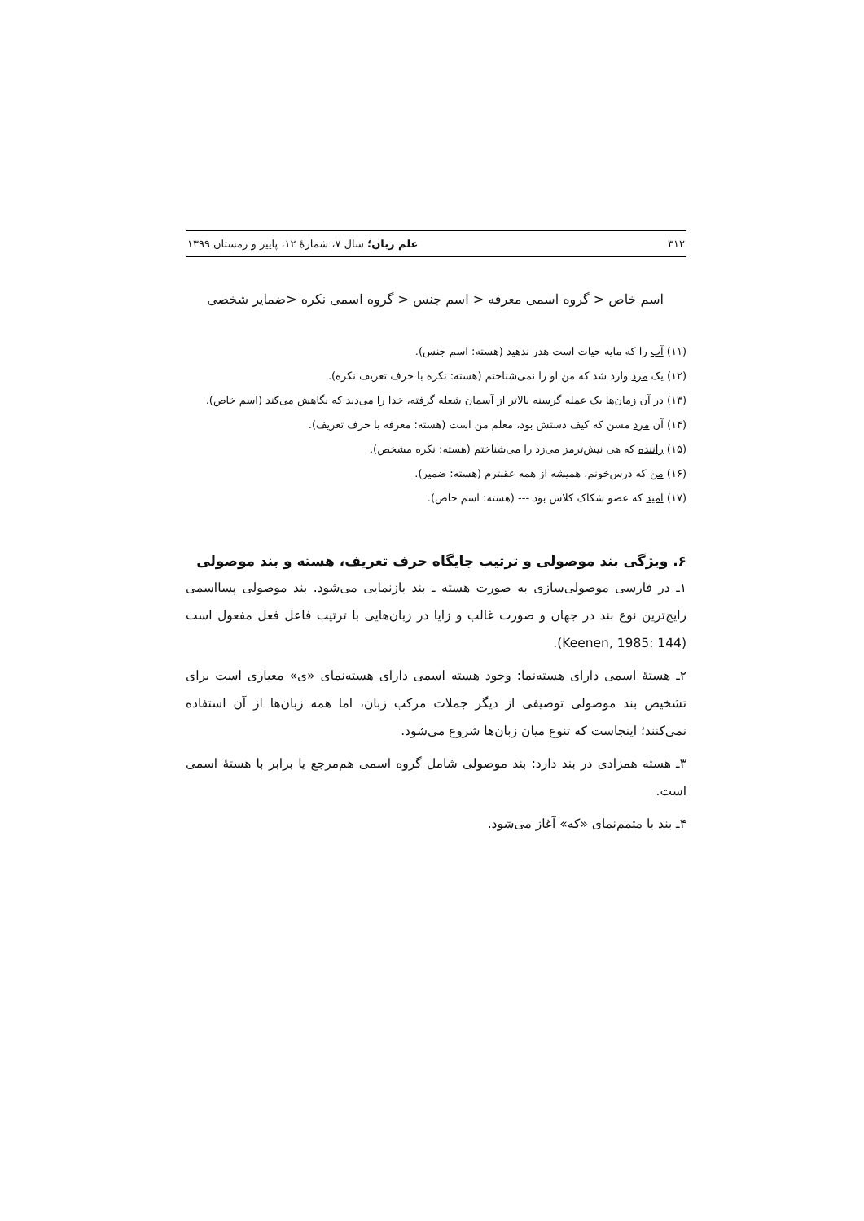۳۱۲ علم زبان؛ سال ۷، شمارهٔ ۱۲، پاییز و زمستان ۱۳۹۹
اسم خاص < گروه اسمی معرفه < اسم جنس < گروه اسمی نکره <ضمایر شخصی
(۱۱) آب را که مایه حیات است هدر ندهید (هسته: اسم جنس).
(۱۲) یک مرد وارد شد که من او را نمی‌شناختم (هسته: نکره با حرف تعریف نکره).
(۱۳) در آن زمان‌ها یک عمله گرسنه بالاتر از آسمان شعله گرفته، خدا را می‌دید که نگاهش می‌کند (اسم خاص).
(۱۴) آن مرد مسن که کیف دستش بود، معلم من است (هسته: معرفه با حرف تعریف).
(۱۵) راننده که هی نیش‌ترمز می‌زد را می‌شناختم (هسته: نکره مشخص).
(۱۶) من که درس‌خونم، همیشه از همه عقبترم (هسته: ضمیر).
(۱۷) امید که عضو شکاک کلاس بود --- (هسته: اسم خاص).
۶. ویژگی بند موصولی و ترتیب جایگاه حرف تعریف، هسته و بند موصولی
۱ـ در فارسی موصولی‌سازی به صورت هسته ـ بند بازنمایی می‌شود. بند موصولی پسااسمی رایج‌ترین نوع بند در جهان و صورت غالب و زایا در زبان‌هایی با ترتیب فاعل فعل مفعول است (Keenen, 1985: 144).
۲ـ هستهٔ اسمی دارای هسته‌نما: وجود هسته اسمی دارای هسته‌نمای «ی» معیاری است برای تشخیص بند موصولی توصیفی از دیگر جملات مرکب زبان، اما همه زبان‌ها از آن استفاده نمی‌کنند؛ اینجاست که تنوع میان زبان‌ها شروع می‌شود.
۳ـ هسته همزادی در بند دارد: بند موصولی شامل گروه اسمی هم‌مرجع یا برابر با هستهٔ اسمی است.
۴ـ بند با متمم‌نمای «که» آغاز می‌شود.